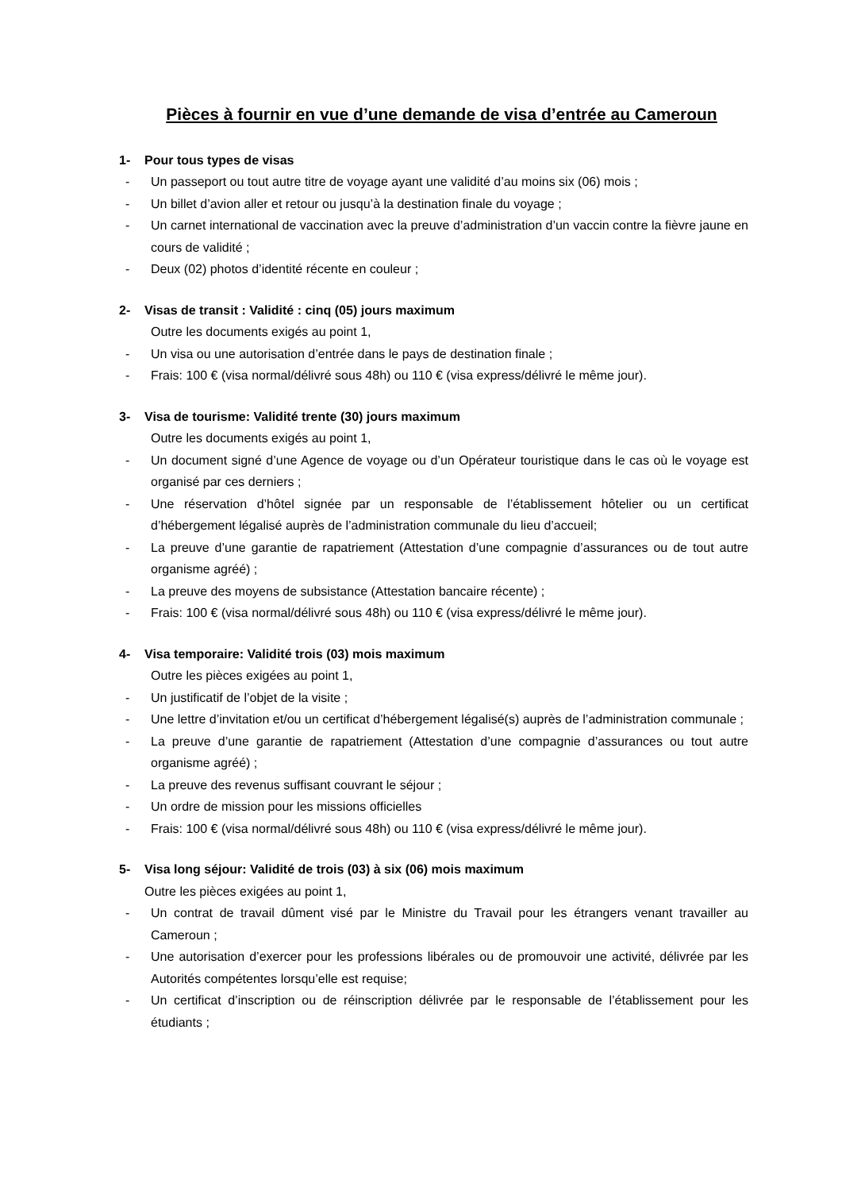Pièces à fournir en vue d’une demande de visa d’entrée au Cameroun
1- Pour tous types de visas
- Un passeport ou tout autre titre de voyage ayant une validité d’au moins six (06) mois ;
- Un billet d’avion aller et retour ou jusqu’à la destination finale du voyage ;
- Un carnet international de vaccination avec la preuve d’administration d’un vaccin contre la fièvre jaune en cours de validité ;
- Deux (02) photos d’identité récente en couleur ;
2- Visas de transit : Validité : cinq (05) jours maximum
Outre les documents exigés au point 1,
- Un visa ou une autorisation d’entrée dans le pays de destination finale ;
- Frais: 100 € (visa normal/délivré sous 48h) ou 110 € (visa express/délivré le même jour).
3- Visa de tourisme: Validité trente (30) jours maximum
Outre les documents exigés au point 1,
- Un document signé d’une Agence de voyage ou d’un Opérateur touristique dans le cas où le voyage est organisé par ces derniers ;
- Une réservation d’hôtel signée par un responsable de l’établissement hôtelier ou un certificat d’hébergement légalisé auprès de l’administration communale du lieu d’accueil;
- La preuve d’une garantie de rapatriement (Attestation d’une compagnie d’assurances ou de tout autre organisme agréé) ;
- La preuve des moyens de subsistance (Attestation bancaire récente) ;
- Frais: 100 € (visa normal/délivré sous 48h) ou 110 € (visa express/délivré le même jour).
4- Visa temporaire: Validité trois (03) mois maximum
Outre les pièces exigées au point 1,
- Un justificatif de l’objet de la visite ;
- Une lettre d’invitation et/ou un certificat d’hébergement légalisé(s) auprès de l’administration communale ;
- La preuve d’une garantie de rapatriement (Attestation d’une compagnie d’assurances ou tout autre organisme agréé) ;
- La preuve des revenus suffisant couvrant le séjour ;
- Un ordre de mission pour les missions officielles
- Frais: 100 € (visa normal/délivré sous 48h) ou 110 € (visa express/délivré le même jour).
5- Visa long séjour: Validité de trois (03) à six (06) mois maximum
Outre les pièces exigées au point 1,
- Un contrat de travail dûment visé par le Ministre du Travail pour les étrangers venant travailler au Cameroun ;
- Une autorisation d’exercer pour les professions libérales ou de promouvoir une activité, délivrée par les Autorités compétentes lorsqu’elle est requise;
- Un certificat d’inscription ou de réinscription délivrée par le responsable de l’établissement pour les étudiants ;